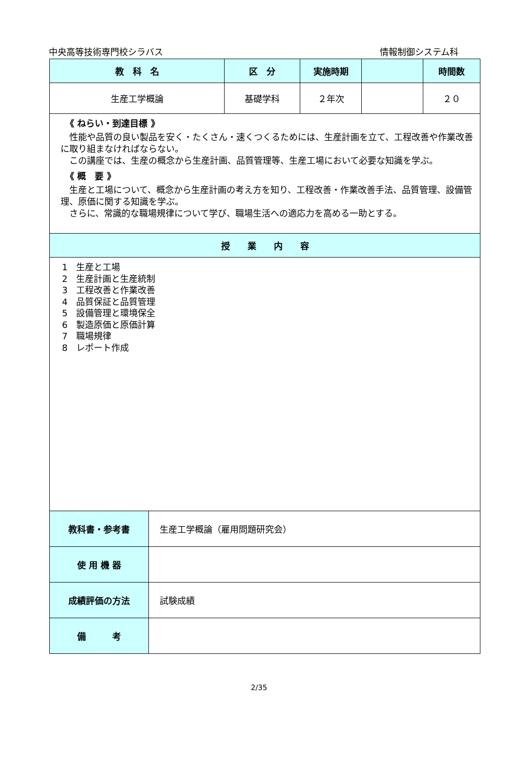中央高等技術専門校シラバス 情報制御システム科
| 教 科 名 | 区 分 | 実施時期 | | 時間数 |
| --- | --- | --- | --- | --- |
| 生産工学概論 | 基礎学科 | ２年次 | | ２０ |
| 《 ねらい・到達目標 》 性能や品質の良い製品を安く・たくさん・速くつくるためには、生産計画を立て、工程改善や作業改善に取り組まなければならない。 この講座では、生産の概念から生産計画、品質管理等、生産工場において必要な知識を学ぶ。 《 概 要 》 生産と工場について、概念から生産計画の考え方を知り、工程改善・作業改善手法、品質管理、設備管理、原価に関する知識を学ぶ。 さらに、常識的な職場規律について学び、職場生活への適応力を高める一助とする。 | | | | |
| 授 業 内 容 | | | | |
| 1 生産と工場 2 生産計画と生産統制 3 工程改善と作業改善 4 品質保証と品質管理 5 設備管理と環境保全 6 製造原価と原価計算 7 職場規律 8 レポート作成 | | | | |
| 教科書・参考書 | 生産工学概論（雇用問題研究会） |
| 使 用 機 器 | |
| 成績評価の方法 | 試験成績 |
| 備 考 | |
2/35